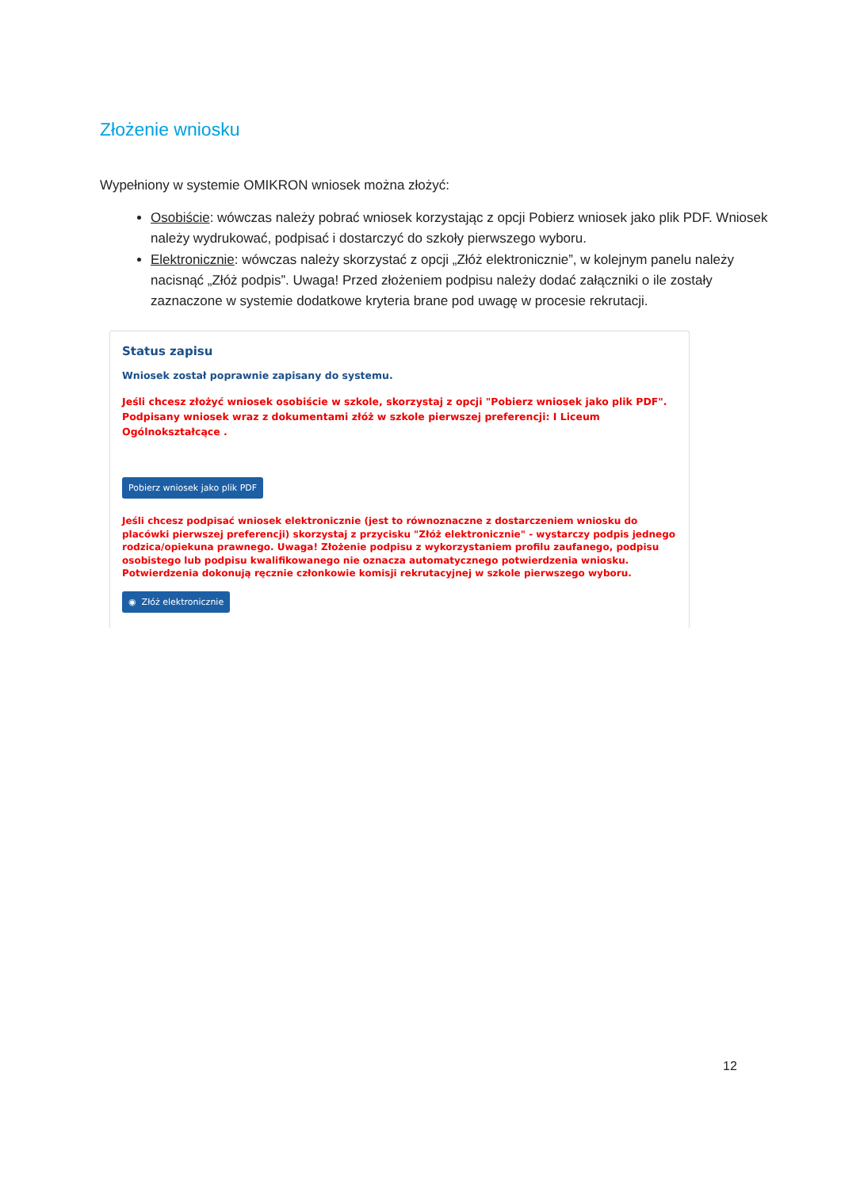Złożenie wniosku
Wypełniony w systemie OMIKRON wniosek można złożyć:
Osobiście: wówczas należy pobrać wniosek korzystając z opcji Pobierz wniosek jako plik PDF. Wniosek należy wydrukować, podpisać i dostarczyć do szkoły pierwszego wyboru.
Elektronicznie: wówczas należy skorzystać z opcji „Złóż elektronicznie”, w kolejnym panelu należy nacisnąć „Złóż podpis”. Uwaga! Przed złożeniem podpisu należy dodać załączniki o ile zostały zaznaczone w systemie dodatkowe kryteria brane pod uwagę w procesie rekrutacji.
Status zapisu
Wniosek został poprawnie zapisany do systemu.
Jeśli chcesz złożyć wniosek osobiście w szkole, skorzystaj z opcji "Pobierz wniosek jako plik PDF". Podpisany wniosek wraz z dokumentami złóż w szkole pierwszej preferencji: I Liceum Ogólnokształcące .
Pobierz wniosek jako plik PDF
Jeśli chcesz podpisać wniosek elektronicznie (jest to równoznaczne z dostarczeniem wniosku do placówki pierwszej preferencji) skorzystaj z przycisku "Złóż elektronicznie" - wystarczy podpis jednego rodzica/opiekuna prawnego. Uwaga! Złożenie podpisu z wykorzystaniem profilu zaufanego, podpisu osobistego lub podpisu kwalifikowanego nie oznacza automatycznego potwierdzenia wniosku. Potwierdzenia dokonują ręcznie członkowie komisji rekrutacyjnej w szkole pierwszego wyboru.
◉ Złóż elektronicznie
12